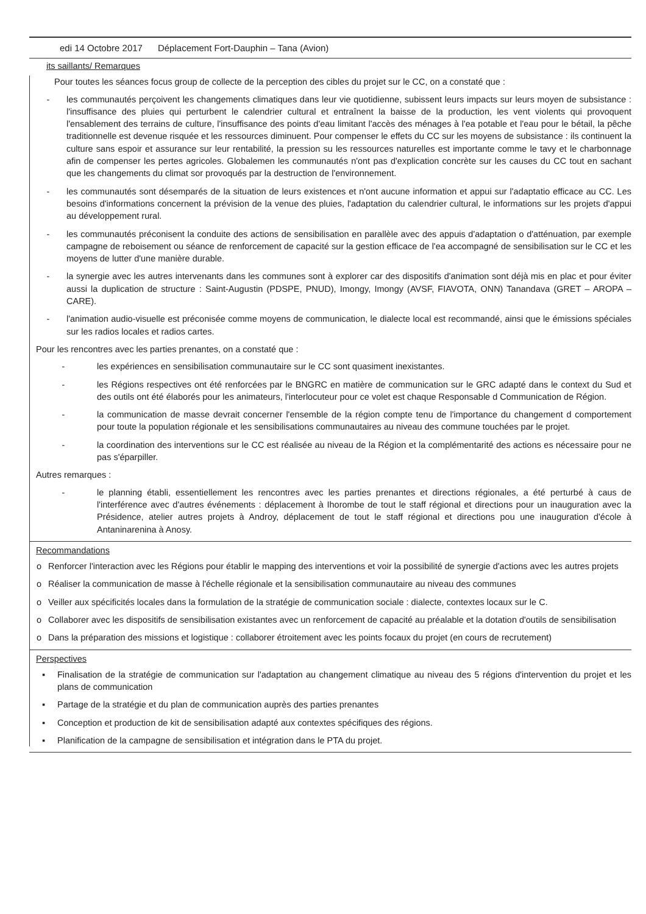edi 14 Octobre 2017 Déplacement Fort-Dauphin – Tana (Avion)
its saillants/ Remarques
Pour toutes les séances focus group de collecte de la perception des cibles du projet sur le CC, on a constaté que :
- les communautés perçoivent les changements climatiques dans leur vie quotidienne, subissent leurs impacts sur leurs moyen de subsistance : l'insuffisance des pluies qui perturbent le calendrier cultural et entraînent la baisse de la production, les vent violents qui provoquent l'ensablement des terrains de culture, l'insuffisance des points d'eau limitant l'accès des ménages à l'ea potable et l'eau pour le bétail, la pêche traditionnelle est devenue risquée et les ressources diminuent. Pour compenser le effets du CC sur les moyens de subsistance : ils continuent la culture sans espoir et assurance sur leur rentabilité, la pression su les ressources naturelles est importante comme le tavy et le charbonnage afin de compenser les pertes agricoles. Globalemen les communautés n'ont pas d'explication concrète sur les causes du CC tout en sachant que les changements du climat sor provoqués par la destruction de l'environnement.
- les communautés sont désemparés de la situation de leurs existences et n'ont aucune information et appui sur l'adaptatio efficace au CC. Les besoins d'informations concernent la prévision de la venue des pluies, l'adaptation du calendrier cultural, le informations sur les projets d'appui au développement rural.
- les communautés préconisent la conduite des actions de sensibilisation en parallèle avec des appuis d'adaptation o d'atténuation, par exemple campagne de reboisement ou séance de renforcement de capacité sur la gestion efficace de l'ea accompagné de sensibilisation sur le CC et les moyens de lutter d'une manière durable.
- la synergie avec les autres intervenants dans les communes sont à explorer car des dispositifs d'animation sont déjà mis en plac et pour éviter aussi la duplication de structure : Saint-Augustin (PDSPE, PNUD), Imongy, Imongy (AVSF, FIAVOTA, ONN) Tanandava (GRET – AROPA – CARE).
- l'animation audio-visuelle est préconisée comme moyens de communication, le dialecte local est recommandé, ainsi que le émissions spéciales sur les radios locales et radios cartes.
Pour les rencontres avec les parties prenantes, on a constaté que :
- les expériences en sensibilisation communautaire sur le CC sont quasiment inexistantes.
- les Régions respectives ont été renforcées par le BNGRC en matière de communication sur le GRC adapté dans le context du Sud et des outils ont été élaborés pour les animateurs, l'interlocuteur pour ce volet est chaque Responsable d Communication de Région.
- la communication de masse devrait concerner l'ensemble de la région compte tenu de l'importance du changement d comportement pour toute la population régionale et les sensibilisations communautaires au niveau des commune touchées par le projet.
- la coordination des interventions sur le CC est réalisée au niveau de la Région et la complémentarité des actions es nécessaire pour ne pas s'éparpiller.
Autres remarques :
- le planning établi, essentiellement les rencontres avec les parties prenantes et directions régionales, a été perturbé à caus de l'interférence avec d'autres événements : déplacement à Ihorombe de tout le staff régional et directions pour un inauguration avec la Présidence, atelier autres projets à Androy, déplacement de tout le staff régional et directions pou une inauguration d'école à Antaninarenina à Anosy.
Recommandations
o Renforcer l'interaction avec les Régions pour établir le mapping des interventions et voir la possibilité de synergie d'actions avec les autres projets
o Réaliser la communication de masse à l'échelle régionale et la sensibilisation communautaire au niveau des communes
o Veiller aux spécificités locales dans la formulation de la stratégie de communication sociale : dialecte, contextes locaux sur le C.
o Collaborer avec les dispositifs de sensibilisation existantes avec un renforcement de capacité au préalable et la dotation d'outils de sensibilisation
o Dans la préparation des missions et logistique : collaborer étroitement avec les points focaux du projet (en cours de recrutement)
Perspectives
▪ Finalisation de la stratégie de communication sur l'adaptation au changement climatique au niveau des 5 régions d'intervention du projet et les plans de communication
▪ Partage de la stratégie et du plan de communication auprès des parties prenantes
▪ Conception et production de kit de sensibilisation adapté aux contextes spécifiques des régions.
▪ Planification de la campagne de sensibilisation et intégration dans le PTA du projet.